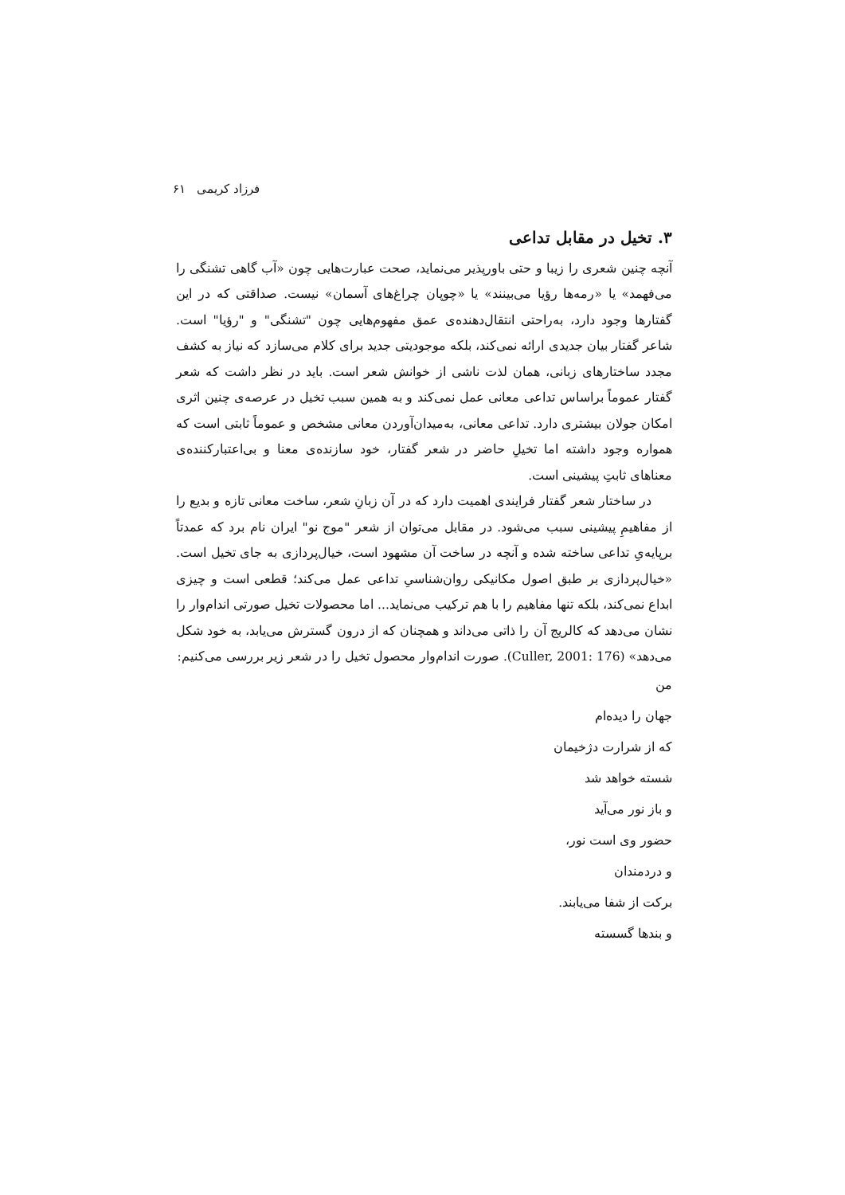فرزاد کریمی ۶۱
۳. تخیل در مقابل تداعی
آنچه چنین شعری را زیبا و حتی باورپذیر می‌نماید، صحت عبارت‌هایی چون «آب گاهی تشنگی را می‌فهمد» یا «رمه‌ها رؤیا می‌بینند» یا «چوپان چراغ‌های آسمان» نیست. صداقتی که در این گفتارها وجود دارد، به‌راحتی انتقال‌دهنده‌ی عمق مفهوم‌هایی چون "تشنگی" و "رؤیا" است. شاعر گفتار بیان جدیدی ارائه نمی‌کند، بلکه موجودیتی جدید برای کلام می‌سازد که نیاز به کشف مجدد ساختارهای زبانی، همان لذت ناشی از خوانش شعر است. باید در نظر داشت که شعر گفتار عموماً براساس تداعی معانی عمل نمی‌کند و به همین سبب تخیل در عرصه‌ی چنین اثری امکان جولان بیشتری دارد. تداعی معانی، به‌میدان‌آوردن معانی مشخص و عموماً ثابتی است که همواره وجود داشته اما تخیلِ حاضر در شعر گفتار، خود سازنده‌ی معنا و بی‌اعتبارکننده‌ی معناهای ثابتِ پیشینی است.
در ساختار شعر گفتار فرایندی اهمیت دارد که در آن زبانِ شعر، ساخت معانی تازه و بدیع را از مفاهیمِ پیشینی سبب می‌شود. در مقابل می‌توان از شعر "موج نو" ایران نام برد که عمدتاً برپایه‌یِ تداعی ساخته شده و آنچه در ساخت آن مشهود است، خیال‌پردازی به جای تخیل است. «خیال‌پردازی بر طبق اصول مکانیکی روان‌شناسیِ تداعی عمل می‌کند؛ قطعی است و چیزی ابداع نمی‌کند، بلکه تنها مفاهیم را با هم ترکیب می‌نماید... اما محصولات تخیل صورتی اندام‌وار را نشان می‌دهد که کالریج آن را ذاتی می‌داند و همچنان که از درون گسترش می‌یابد، به خود شکل می‌دهد» (Culler, 2001: 176). صورت اندام‌وار محصول تخیل را در شعر زیر بررسی می‌کنیم:
من
جهان را دیده‌ام
که از شرارت دژخیمان
شسته خواهد شد
و باز نور می‌آید
حضور وی است نور،
و دردمندان
برکت از شفا می‌یابند.
و بندها گسسته